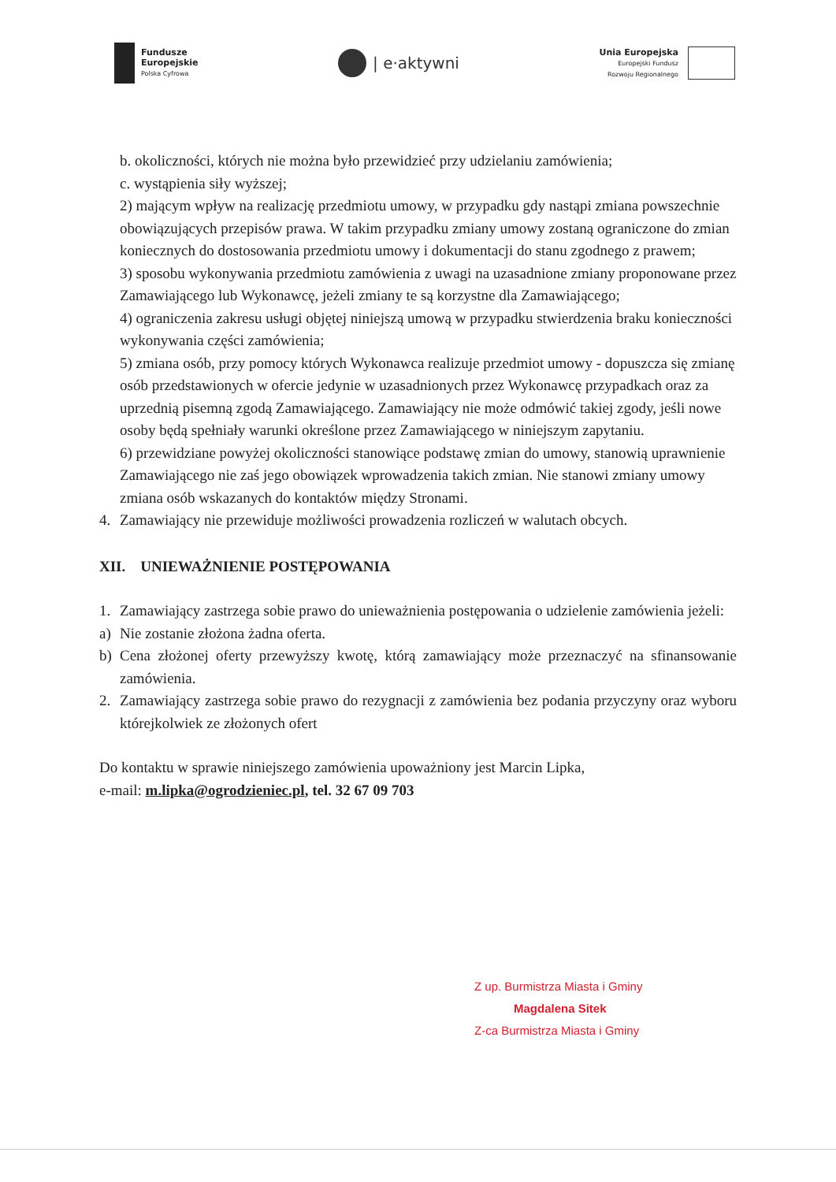Fundusze
Europejskie
Polska Cyfrowa
| e·aktywni
Unia Europejska
Europejski Fundusz
Rozwoju Regionalnego
b. okoliczności, których nie można było przewidzieć przy udzielaniu zamówienia;
c. wystąpienia siły wyższej;
2) mającym wpływ na realizację przedmiotu umowy, w przypadku gdy nastąpi zmiana powszechnie obowiązujących przepisów prawa. W takim przypadku zmiany umowy zostaną ograniczone do zmian koniecznych do dostosowania przedmiotu umowy i dokumentacji do stanu zgodnego z prawem;
3) sposobu wykonywania przedmiotu zamówienia z uwagi na uzasadnione zmiany proponowane przez Zamawiającego lub Wykonawcę, jeżeli zmiany te są korzystne dla Zamawiającego;
4) ograniczenia zakresu usługi objętej niniejszą umową w przypadku stwierdzenia braku konieczności wykonywania części zamówienia;
5) zmiana osób, przy pomocy których Wykonawca realizuje przedmiot umowy - dopuszcza się zmianę osób przedstawionych w ofercie jedynie w uzasadnionych przez Wykonawcę przypadkach oraz za uprzednią pisemną zgodą Zamawiającego. Zamawiający nie może odmówić takiej zgody, jeśli nowe osoby będą spełniały warunki określone przez Zamawiającego w niniejszym zapytaniu.
6) przewidziane powyżej okoliczności stanowiące podstawę zmian do umowy, stanowią uprawnienie Zamawiającego nie zaś jego obowiązek wprowadzenia takich zmian. Nie stanowi zmiany umowy zmiana osób wskazanych do kontaktów między Stronami.
4. Zamawiający nie przewiduje możliwości prowadzenia rozliczeń w walutach obcych.
XII. UNIEWAŻNIENIE POSTĘPOWANIA
1. Zamawiający zastrzega sobie prawo do unieważnienia postępowania o udzielenie zamówienia jeżeli:
a) Nie zostanie złożona żadna oferta.
b) Cena złożonej oferty przewyższy kwotę, którą zamawiający może przeznaczyć na sfinansowanie zamówienia.
2. Zamawiający zastrzega sobie prawo do rezygnacji z zamówienia bez podania przyczyny oraz wyboru którejkolwiek ze złożonych ofert
Do kontaktu w sprawie niniejszego zamówienia upoważniony jest Marcin Lipka,
e-mail: m.lipka@ogrodzieniec.pl, tel. 32 67 09 703
Z up. Burmistrza Miasta i Gminy
Magdalena Sitek
Z-ca Burmistrza Miasta i Gminy